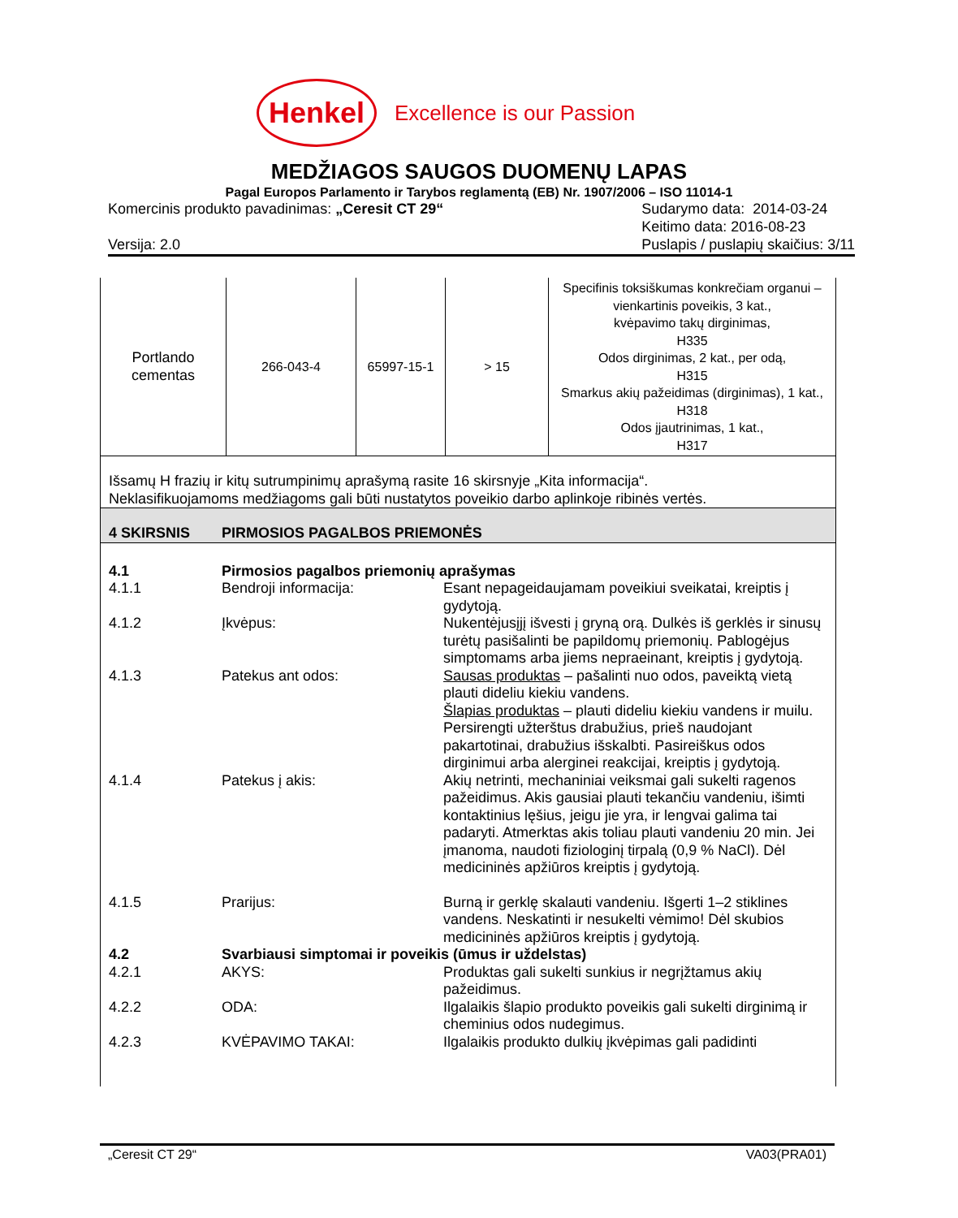Henkel
Excellence is our Passion
MEDŽIAGOS SAUGOS DUOMENŲ LAPAS
Pagal Europos Parlamento ir Tarybos reglamentą (EB) Nr. 1907/2006 – ISO 11014-1
Komercinis produkto pavadinimas: „Ceresit CT 29“
Versija: 2.0
Sudarymo data: 2014-03-24
Keitimo data: 2016-08-23
Puslapis / puslapių skaičius: 3/11
| Portlando cementas | 266-043-4 | 65997-15-1 | > 15 | Specifinis toksiškumas konkrečiam organui – vienkartinis poveikis, 3 kat., kvėpavimo takų dirginimas, H335 Odos dirginimas, 2 kat., per odą, H315 Smarkus akių pažeidimas (dirginimas), 1 kat., H318 Odos įjautrinimas, 1 kat., H317 |
Išsamų H frazių ir kitų sutrumpinimų aprašymą rasite 16 skirsnyje „Kita informacija“.
Neklasifikuojamoms medžiagoms gali būti nustatytos poveikio darbo aplinkoje ribinės vertės.
4 SKIRSNIS PIRMOSIOS PAGALBOS PRIEMONĖS
4.1 Pirmosios pagalbos priemonių aprašymas
4.1.1 Bendroji informacija: Esant nepageidaujamam poveikiui sveikatai, kreiptis į gydytoją.
4.1.2 Įkvėpus: Nukentėjusįjį išvesti į gryną orą. Dulkės iš gerklės ir sinusų turėtų pasišalinti be papildomų priemonių. Pablogėjus simptomams arba jiems nepraeinant, kreiptis į gydytoją.
4.1.3 Patekus ant odos: Sausas produktas – pašalinti nuo odos, paveiktą vietą plauti dideliu kiekiu vandens.
Šlapias produktas – plauti dideliu kiekiu vandens ir muilu. Persirengti užterštus drabužius, prieš naudojant pakartotinai, drabužius išskalbti. Pasireiškus odos dirginimui arba alerginei reakcijai, kreiptis į gydytoją.
4.1.4 Patekus į akis: Akių netrinti, mechaniniai veiksmai gali sukelti ragenos pažeidimus. Akis gausiai plauti tekančiu vandeniu, išimti kontaktinius lęšius, jeigu jie yra, ir lengvai galima tai padaryti. Atmerktas akis toliau plauti vandeniu 20 min. Jei įmanoma, naudoti fiziologinį tirpalą (0,9 % NaCl). Dėl medicininės apžiūros kreiptis į gydytoją.
4.1.5 Prarijus: Burną ir gerklę skalauti vandeniu. Išgerti 1–2 stiklines vandens. Neskatinti ir nesukelti vėmimo! Dėl skubios medicininės apžiūros kreiptis į gydytoją.
4.2 Svarbiausi simptomai ir poveikis (ūmus ir uždelstas)
4.2.1 AKYS: Produktas gali sukelti sunkius ir negrįžtamus akių pažeidimus.
4.2.2 ODA: Ilgalaikis šlapio produkto poveikis gali sukelti dirginimą ir cheminius odos nudegimus.
4.2.3 KVĖPAVIMO TAKAI: Ilgalaikis produkto dulkių įkvėpimas gali padidinti
„Ceresit CT 29“VA03(PRA01)